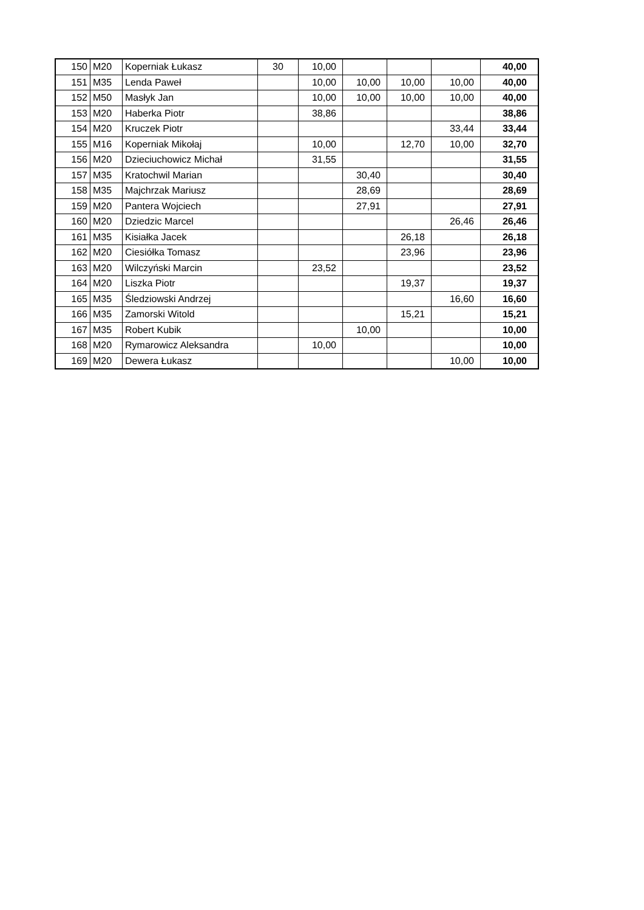| 150 | M20 | Koperniak Łukasz | 30 | 10,00 | | | | 40,00 |
| 151 | M35 | Lenda Paweł | | 10,00 | 10,00 | 10,00 | 10,00 | 40,00 |
| 152 | M50 | Masłyk Jan | | 10,00 | 10,00 | 10,00 | 10,00 | 40,00 |
| 153 | M20 | Haberka Piotr | | 38,86 | | | | 38,86 |
| 154 | M20 | Kruczek Piotr | | | | | 33,44 | 33,44 |
| 155 | M16 | Koperniak Mikołaj | | 10,00 | | 12,70 | 10,00 | 32,70 |
| 156 | M20 | Dzieciuchowicz Michał | | 31,55 | | | | 31,55 |
| 157 | M35 | Kratochwil Marian | | | 30,40 | | | 30,40 |
| 158 | M35 | Majchrzak Mariusz | | | 28,69 | | | 28,69 |
| 159 | M20 | Pantera Wojciech | | | 27,91 | | | 27,91 |
| 160 | M20 | Dziedzic Marcel | | | | | 26,46 | 26,46 |
| 161 | M35 | Kisiałka Jacek | | | | 26,18 | | 26,18 |
| 162 | M20 | Ciesiółka Tomasz | | | | 23,96 | | 23,96 |
| 163 | M20 | Wilczyński Marcin | | 23,52 | | | | 23,52 |
| 164 | M20 | Liszka Piotr | | | | 19,37 | | 19,37 |
| 165 | M35 | Śledziowski Andrzej | | | | | 16,60 | 16,60 |
| 166 | M35 | Zamorski Witold | | | | 15,21 | | 15,21 |
| 167 | M35 | Robert Kubik | | | 10,00 | | | 10,00 |
| 168 | M20 | Rymarowicz Aleksandra | | 10,00 | | | | 10,00 |
| 169 | M20 | Dewera Łukasz | | | | | 10,00 | 10,00 |